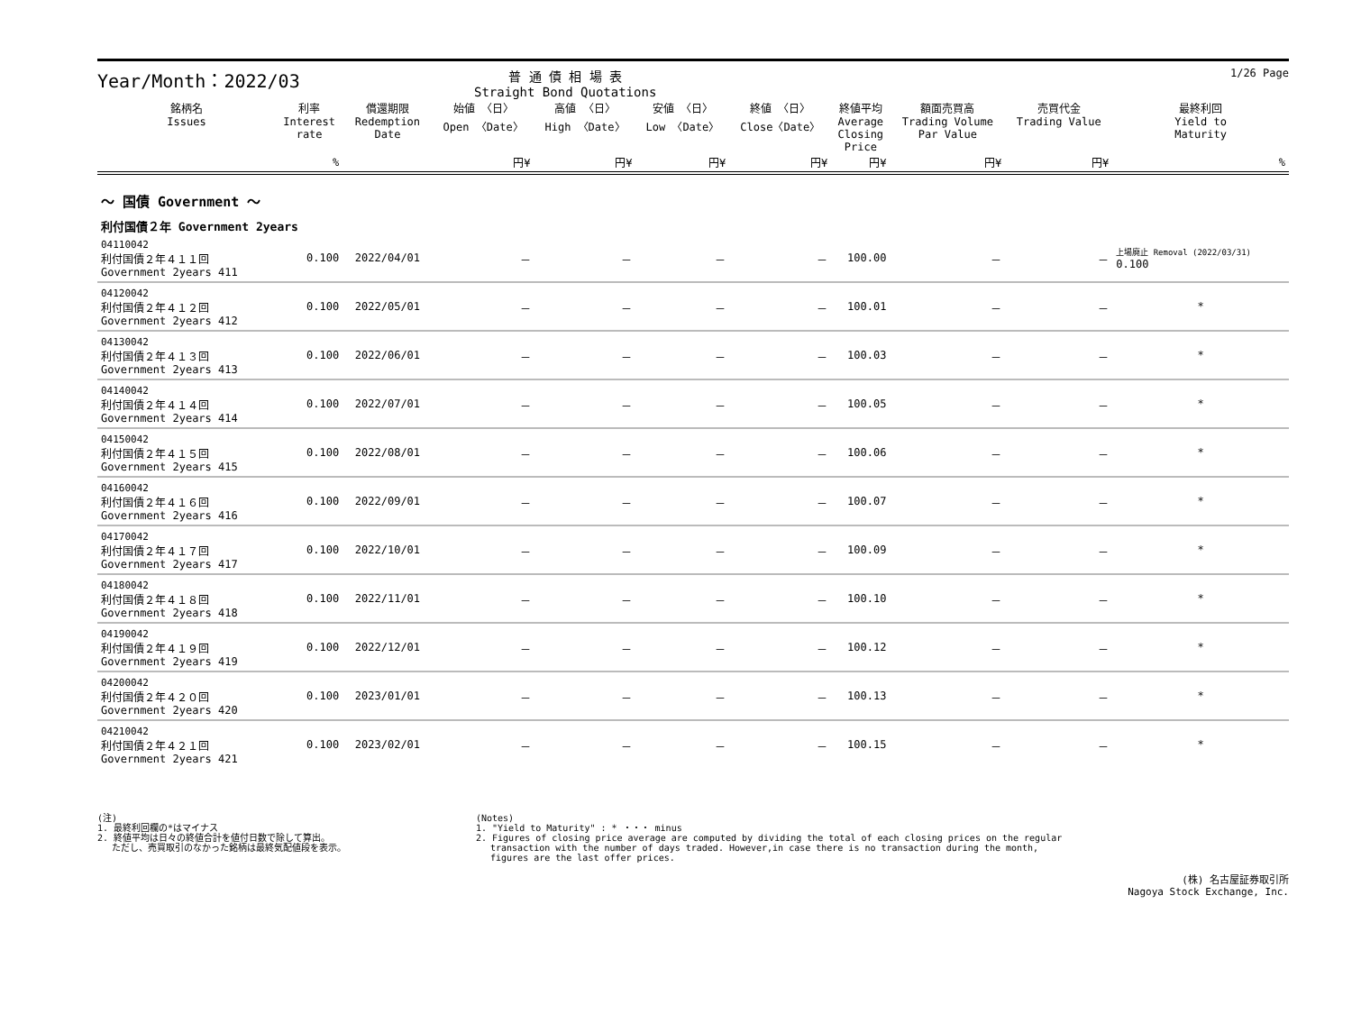Year/Month：2022/03
普 通 債 相 場 表
Straight Bond Quotations
1/26 Page
| 銘柄名 Issues | 利率 Interest rate | 償還期限 Redemption Date | 始値 〈日〉 Open 〈Date〉 | 高値 〈日〉 High 〈Date〉 | 安値 〈日〉 Low 〈Date〉 | 終値 〈日〉 Close〈Date〉 | 終値平均 Average Closing Price | 額面売買高 Trading Volume Par Value | 売買代金 Trading Value | 最終利回 Yield to Maturity |
| --- | --- | --- | --- | --- | --- | --- | --- | --- | --- | --- |
| | % | | 円¥ | 円¥ | 円¥ | 円¥ | 円¥ | 円¥ | 円¥ | % |
| ～ 国債 Government ～ | | | | | | | | | | |
| 利付国債２年 Government 2years | | | | | | | | | | |
| 04110042 利付国債２年４１１回 Government 2years 411 | 0.100 | 2022/04/01 | － | － | － | － | 100.00 | － | － | 上場廃止 Removal (2022/03/31) 0.100 |
| 04120042 利付国債２年４１２回 Government 2years 412 | 0.100 | 2022/05/01 | － | － | － | － | 100.01 | － | － | * |
| 04130042 利付国債２年４１３回 Government 2years 413 | 0.100 | 2022/06/01 | － | － | － | － | 100.03 | － | － | * |
| 04140042 利付国債２年４１４回 Government 2years 414 | 0.100 | 2022/07/01 | － | － | － | － | 100.05 | － | － | * |
| 04150042 利付国債２年４１５回 Government 2years 415 | 0.100 | 2022/08/01 | － | － | － | － | 100.06 | － | － | * |
| 04160042 利付国債２年４１６回 Government 2years 416 | 0.100 | 2022/09/01 | － | － | － | － | 100.07 | － | － | * |
| 04170042 利付国債２年４１７回 Government 2years 417 | 0.100 | 2022/10/01 | － | － | － | － | 100.09 | － | － | * |
| 04180042 利付国債２年４１８回 Government 2years 418 | 0.100 | 2022/11/01 | － | － | － | － | 100.10 | － | － | * |
| 04190042 利付国債２年４１９回 Government 2years 419 | 0.100 | 2022/12/01 | － | － | － | － | 100.12 | － | － | * |
| 04200042 利付国債２年４２０回 Government 2years 420 | 0.100 | 2023/01/01 | － | － | － | － | 100.13 | － | － | * |
| 04210042 利付国債２年４２１回 Government 2years 421 | 0.100 | 2023/02/01 | － | － | － | － | 100.15 | － | － | * |
(注)
1. 最終利回欄の*はマイナス
2. 終値平均は日々の終値合計を値付日数で除して算出。
　 ただし、売買取引のなかった銘柄は最終気配値段を表示。
(Notes)
1. "Yield to Maturity" : * ・・・ minus
2. Figures of closing price average are computed by dividing the total of each closing prices on the regular
　 transaction with the number of days traded. However,in case there is no transaction during the month,
　 figures are the last offer prices.
(株) 名古屋証券取引所
Nagoya Stock Exchange, Inc.